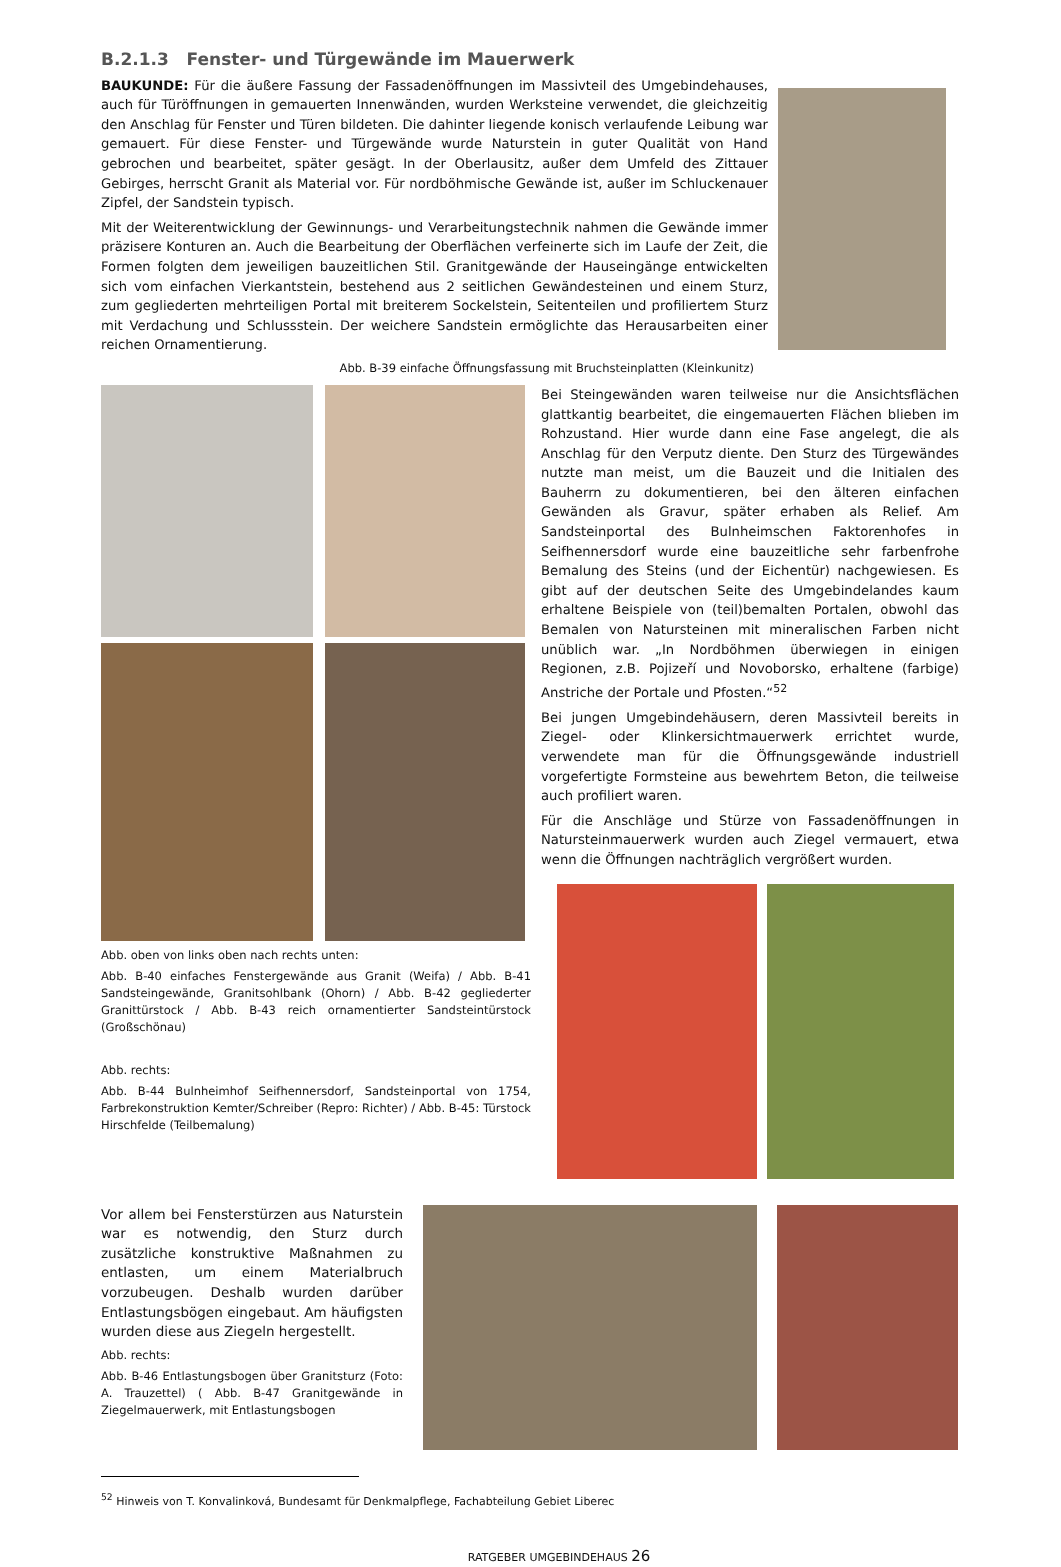B.2.1.3 Fenster- und Türgewände im Mauerwerk
BAUKUNDE: Für die äußere Fassung der Fassadenöffnungen im Massivteil des Umgebindehauses, auch für Türöffnungen in gemauerten Innenwänden, wurden Werksteine verwendet, die gleichzeitig den Anschlag für Fenster und Türen bildeten. Die dahinter liegende konisch verlaufende Leibung war gemauert. Für diese Fenster- und Türgewände wurde Naturstein in guter Qualität von Hand gebrochen und bearbeitet, später gesägt. In der Oberlausitz, außer dem Umfeld des Zittauer Gebirges, herrscht Granit als Material vor. Für nordböhmische Gewände ist, außer im Schluckenauer Zipfel, der Sandstein typisch.
Mit der Weiterentwicklung der Gewinnungs- und Verarbeitungstechnik nahmen die Gewände immer präzisere Konturen an. Auch die Bearbeitung der Oberflächen verfeinerte sich im Laufe der Zeit, die Formen folgten dem jeweiligen bauzeitlichen Stil. Granitgewände der Hauseingänge entwickelten sich vom einfachen Vierkantstein, bestehend aus 2 seitlichen Gewändesteinen und einem Sturz, zum gegliederten mehrteiligen Portal mit breiterem Sockelstein, Seitenteilen und profiliertem Sturz mit Verdachung und Schlussstein. Der weichere Sandstein ermöglichte das Herausarbeiten einer reichen Ornamentierung.
Abb. B-39 einfache Öffnungsfassung mit Bruchsteinplatten (Kleinkunitz)
Abb. oben von links oben nach rechts unten:
Abb. B-40 einfaches Fenstergewände aus Granit (Weifa) / Abb. B-41 Sandsteingewände, Granitsohlbank (Ohorn) / Abb. B-42 gegliederter Granittürstock / Abb. B-43 reich ornamentierter Sandsteintürstock (Großschönau)
Abb. rechts:
Abb. B-44 Bulnheimhof Seifhennersdorf, Sandsteinportal von 1754, Farbrekonstruktion Kemter/Schreiber (Repro: Richter) / Abb. B-45: Türstock Hirschfelde (Teilbemalung)
Bei Steingewänden waren teilweise nur die Ansichtsflächen glattkantig bearbeitet, die eingemauerten Flächen blieben im Rohzustand. Hier wurde dann eine Fase angelegt, die als Anschlag für den Verputz diente. Den Sturz des Türgewändes nutzte man meist, um die Bauzeit und die Initialen des Bauherrn zu dokumentieren, bei den älteren einfachen Gewänden als Gravur, später erhaben als Relief. Am Sandsteinportal des Bulnheimschen Faktorenhofes in Seifhennersdorf wurde eine bauzeitliche sehr farbenfrohe Bemalung des Steins (und der Eichentür) nachgewiesen. Es gibt auf der deutschen Seite des Umgebindelandes kaum erhaltene Beispiele von (teil)bemalten Portalen, obwohl das Bemalen von Natursteinen mit mineralischen Farben nicht unüblich war. „In Nordböhmen überwiegen in einigen Regionen, z.B. Pojizeří und Novoborsko, erhaltene (farbige) Anstriche der Portale und Pfosten.“<sup>52</sup>
Bei jungen Umgebindehäusern, deren Massivteil bereits in Ziegel- oder Klinkersichtmauerwerk errichtet wurde, verwendete man für die Öffnungsgewände industriell vorgefertigte Formsteine aus bewehrtem Beton, die teilweise auch profiliert waren.
Für die Anschläge und Stürze von Fassadenöffnungen in Natursteinmauerwerk wurden auch Ziegel vermauert, etwa wenn die Öffnungen nachträglich vergrößert wurden.
Vor allem bei Fensterstürzen aus Naturstein war es notwendig, den Sturz durch zusätzliche konstruktive Maßnahmen zu entlasten, um einem Materialbruch vorzubeugen. Deshalb wurden darüber Entlastungsbögen eingebaut. Am häufigsten wurden diese aus Ziegeln hergestellt.
Abb. rechts:
Abb. B-46 Entlastungsbogen über Granitsturz (Foto: A. Trauzettel) ( Abb. B-47 Granitgewände in Ziegelmauerwerk, mit Entlastungsbogen
<sup>52</sup> Hinweis von T. Konvalinková, Bundesamt für Denkmalpflege, Fachabteilung Gebiet Liberec
RATGEBER UMGEBINDEHAUS 26